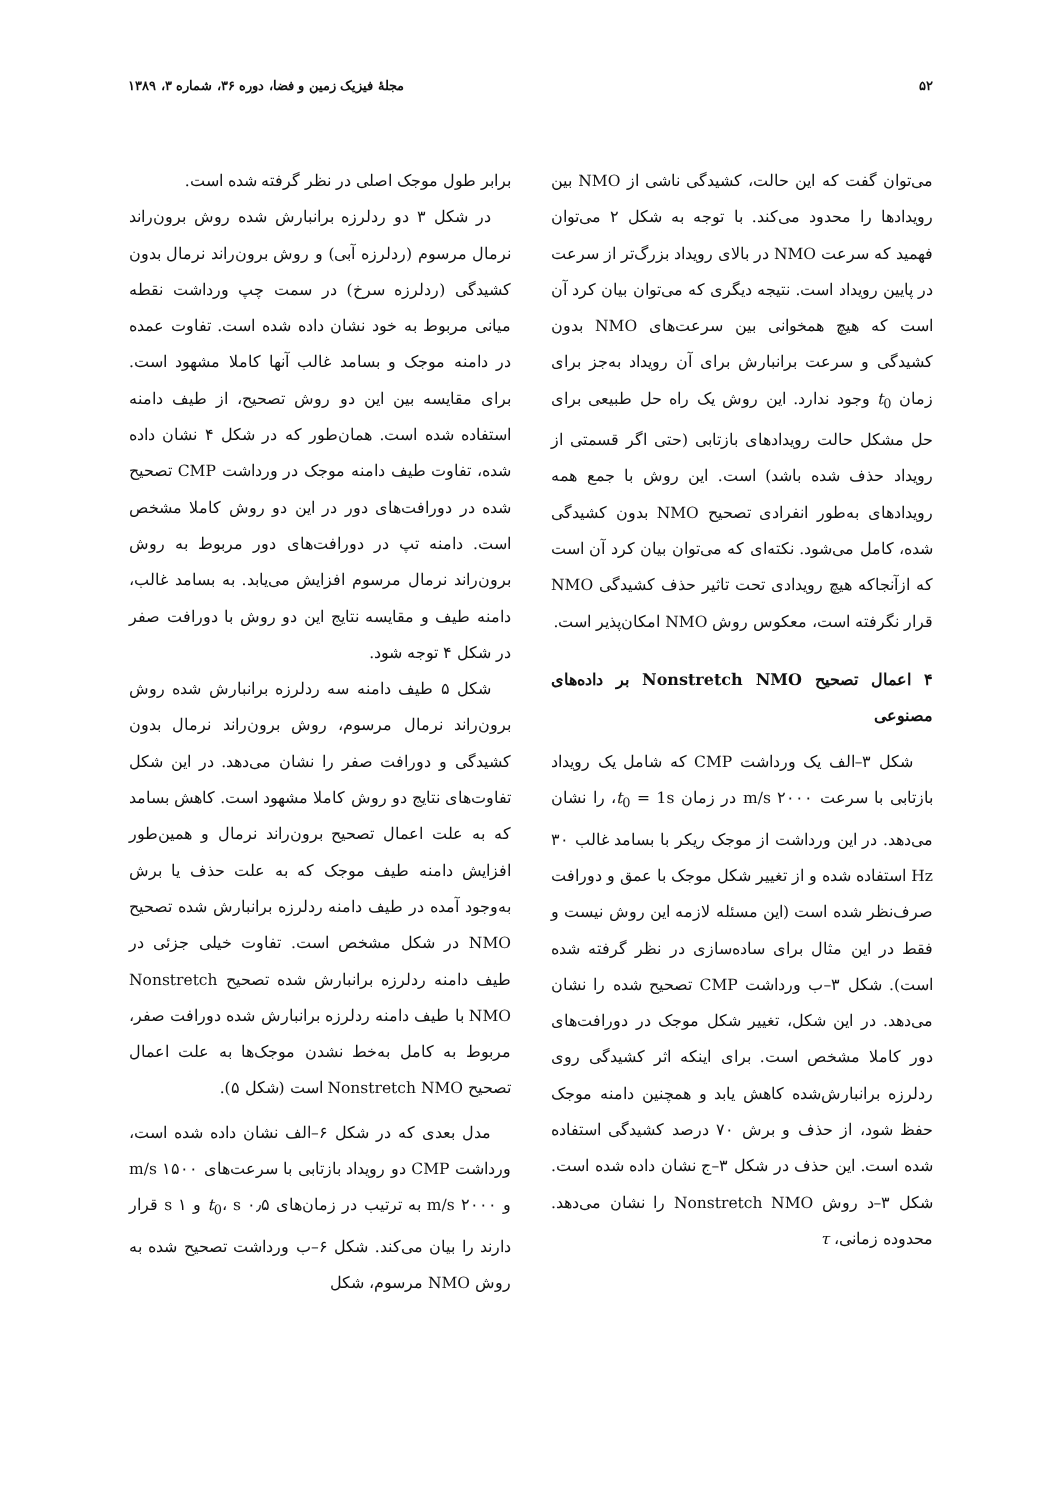۵۲ مجلهٔ فیزیک زمین و فضا، دوره ۳۶، شماره ۳، ۱۳۸۹
می‌توان گفت که این حالت، کشیدگی ناشی از NMO بین رویدادها را محدود می‌کند. با توجه به شکل ۲ می‌توان فهمید که سرعت NMO در بالای رویداد بزرگ‌تر از سرعت در پایین رویداد است. نتیجه دیگری که می‌توان بیان کرد آن است که هیچ همخوانی بین سرعت‌های NMO بدون کشیدگی و سرعت برانبارش برای آن رویداد به‌جز برای زمان t<sub>0</sub> وجود ندارد. این روش یک راه حل طبیعی برای حل مشکل حالت رویدادهای بازتابی (حتی اگر قسمتی از رویداد حذف شده باشد) است. این روش با جمع همه رویدادهای به‌طور انفرادی تصحیح NMO بدون کشیدگی شده، کامل می‌شود. نکته‌ای که می‌توان بیان کرد آن است که ازآنجاکه هیچ رویدادی تحت تاثیر حذف کشیدگی NMO قرار نگرفته است، معکوس روش NMO امکان‌پذیر است.
۴ اعمال تصحیح Nonstretch NMO بر داده‌های مصنوعی
شکل ۳–الف یک ورداشت CMP که شامل یک رویداد بازتابی با سرعت ۲۰۰۰ m/s در زمان t<sub>0</sub> = 1s، را نشان می‌دهد. در این ورداشت از موجک ریکر با بسامد غالب ۳۰ Hz استفاده شده و از تغییر شکل موجک با عمق و دورافت صرف‌نظر شده است (این مسئله لازمه این روش نیست و فقط در این مثال برای ساده‌سازی در نظر گرفته شده است). شکل ۳–ب ورداشت CMP تصحیح شده را نشان می‌دهد. در این شکل، تغییر شکل موجک در دورافت‌های دور کاملا مشخص است. برای اینکه اثر کشیدگی روی ردلرزه برانبارش‌شده کاهش یابد و همچنین دامنه موجک حفظ شود، از حذف و برش ۷۰ درصد کشیدگی استفاده شده است. این حذف در شکل ۳–ج نشان داده شده است. شکل ۳–د روش Nonstretch NMO را نشان می‌دهد. محدوده زمانی، τ
برابر طول موجک اصلی در نظر گرفته شده است.
در شکل ۳ دو ردلرزه برانبارش شده روش برون‌راند نرمال مرسوم (ردلرزه آبی) و روش برون‌راند نرمال بدون کشیدگی (ردلرزه سرخ) در سمت چپ ورداشت نقطه میانی مربوط به خود نشان داده شده است. تفاوت عمده در دامنه موجک و بسامد غالب آنها کاملا مشهود است. برای مقایسه بین این دو روش تصحیح، از طیف دامنه استفاده شده است. همان‌طور که در شکل ۴ نشان داده شده، تفاوت طیف دامنه موجک در ورداشت CMP تصحیح شده در دورافت‌های دور در این دو روش کاملا مشخص است. دامنه تپ در دورافت‌های دور مربوط به روش برون‌راند نرمال مرسوم افزایش می‌یابد. به بسامد غالب، دامنه طیف و مقایسه نتایج این دو روش با دورافت صفر در شکل ۴ توجه شود.
شکل ۵ طیف دامنه سه ردلرزه برانبارش شده روش برون‌راند نرمال مرسوم، روش برون‌راند نرمال بدون کشیدگی و دورافت صفر را نشان می‌دهد. در این شکل تفاوت‌های نتایج دو روش کاملا مشهود است. کاهش بسامد که به علت اعمال تصحیح برون‌راند نرمال و همین‌طور افزایش دامنه طیف موجک که به علت حذف یا برش به‌وجود آمده در طیف دامنه ردلرزه برانبارش شده تصحیح NMO در شکل مشخص است. تفاوت خیلی جزئی در طیف دامنه ردلرزه برانبارش شده تصحیح Nonstretch NMO با طیف دامنه ردلرزه برانبارش شده دورافت صفر، مربوط به کامل به‌خط نشدن موجک‌ها به علت اعمال تصحیح Nonstretch NMO است (شکل ۵).
مدل بعدی که در شکل ۶–الف نشان داده شده است، ورداشت CMP دو رویداد بازتابی با سرعت‌های ۱۵۰۰ m/s و ۲۰۰۰ m/s به ترتیب در زمان‌های t<sub>0</sub>، s ۰٫۵ و s ۱ قرار دارند را بیان می‌کند. شکل ۶–ب ورداشت تصحیح شده به روش NMO مرسوم، شکل